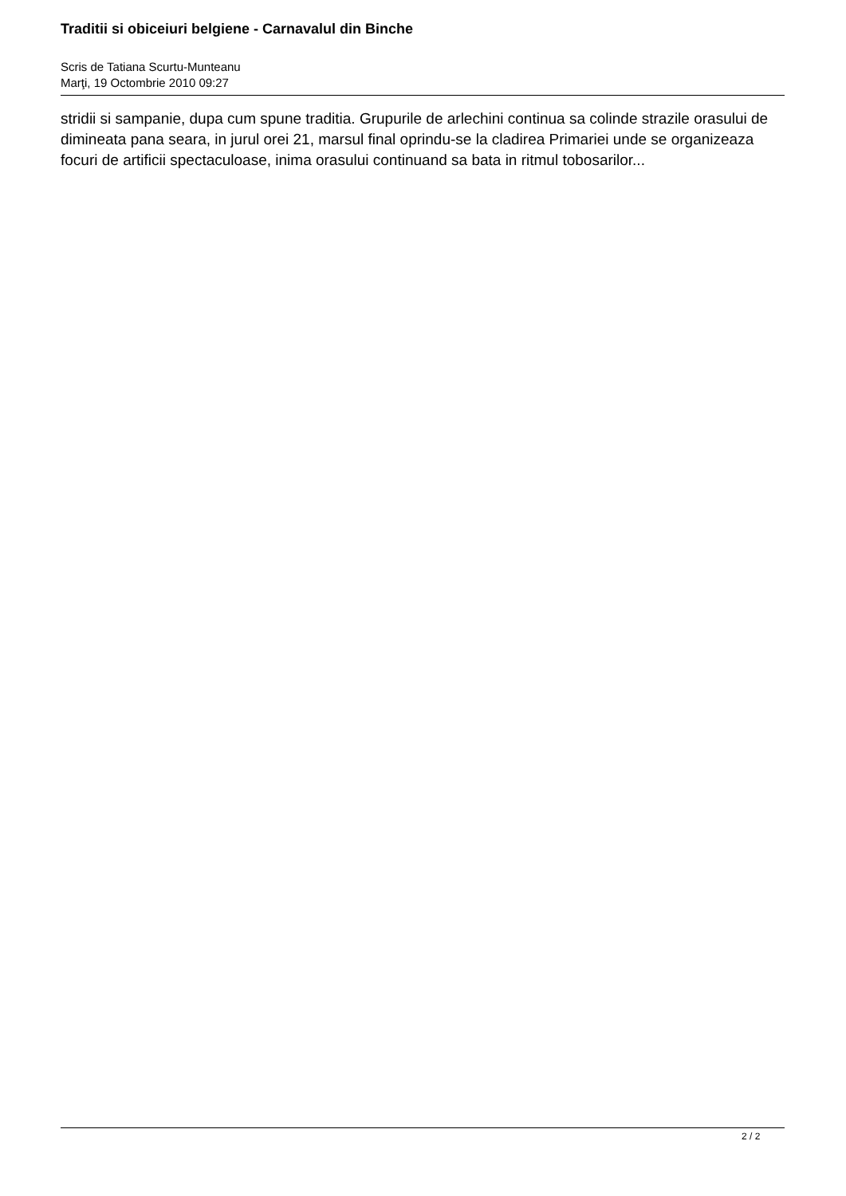Traditii si obiceiuri belgiene - Carnavalul din Binche
Scris de Tatiana Scurtu-Munteanu
Marţi, 19 Octombrie 2010 09:27
stridii si sampanie, dupa cum spune traditia. Grupurile de arlechini continua sa colinde strazile orasului de dimineata pana seara, in jurul orei 21, marsul final oprindu-se la cladirea Primariei unde se organizeaza focuri de artificii spectaculoase, inima orasului continuand sa bata in ritmul tobosarilor...
2 / 2